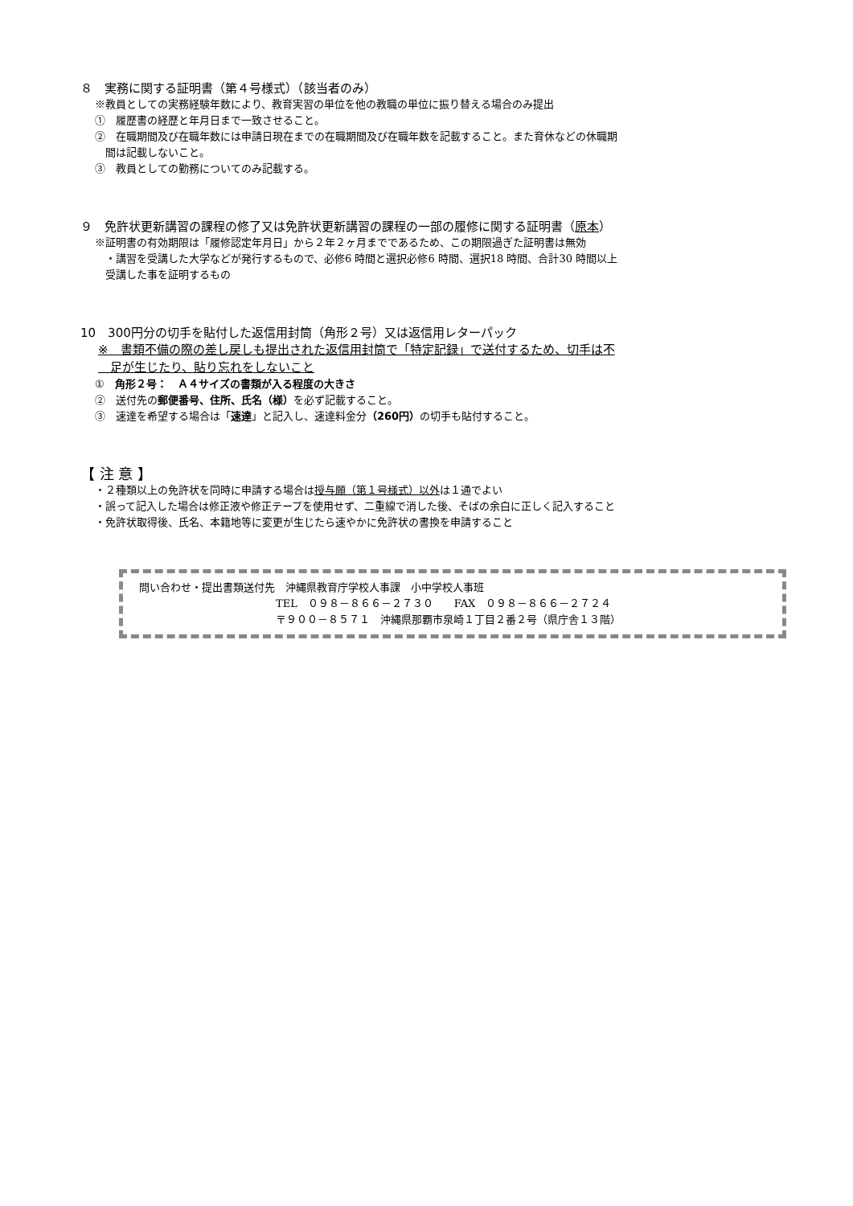８　実務に関する証明書（第４号様式）（該当者のみ）
※教員としての実務経験年数により、教育実習の単位を他の教職の単位に振り替える場合のみ提出
①　履歴書の経歴と年月日まで一致させること。
②　在職期間及び在職年数には申請日現在までの在職期間及び在職年数を記載すること。また育休などの休職期
　間は記載しないこと。
③　教員としての勤務についてのみ記載する。
９　免許状更新講習の課程の修了又は免許状更新講習の課程の一部の履修に関する証明書（原本）
※証明書の有効期限は「履修認定年月日」から２年２ヶ月までであるため、この期限過ぎた証明書は無効
　・講習を受講した大学などが発行するもので、必修6 時間と選択必修6 時間、選択18 時間、合計30 時間以上
　受講した事を証明するもの
10　300円分の切手を貼付した返信用封筒（角形２号）又は返信用レターパック
※　書類不備の際の差し戻しも提出された返信用封筒で「特定記録」で送付するため、切手は不
　足が生じたり、貼り忘れをしないこと
①　角形２号：　Ａ４サイズの書類が入る程度の大きさ
②　送付先の郵便番号、住所、氏名（様）を必ず記載すること。
③　速達を希望する場合は「速達」と記入し、速達料金分（260円）の切手も貼付すること。
【 注 意 】
・２種類以上の免許状を同時に申請する場合は授与願（第１号様式）以外は１通でよい
・誤って記入した場合は修正液や修正テープを使用せず、二重線で消した後、そばの余白に正しく記入すること
・免許状取得後、氏名、本籍地等に変更が生じたら速やかに免許状の書換を申請すること
問い合わせ・提出書類送付先　沖縄県教育庁学校人事課　小中学校人事班
TEL　０９８－８６６－２７３０　　FAX　０９８－８６６－２７２４
〒９００－８５７１　沖縄県那覇市泉崎１丁目２番２号（県庁舎１３階）